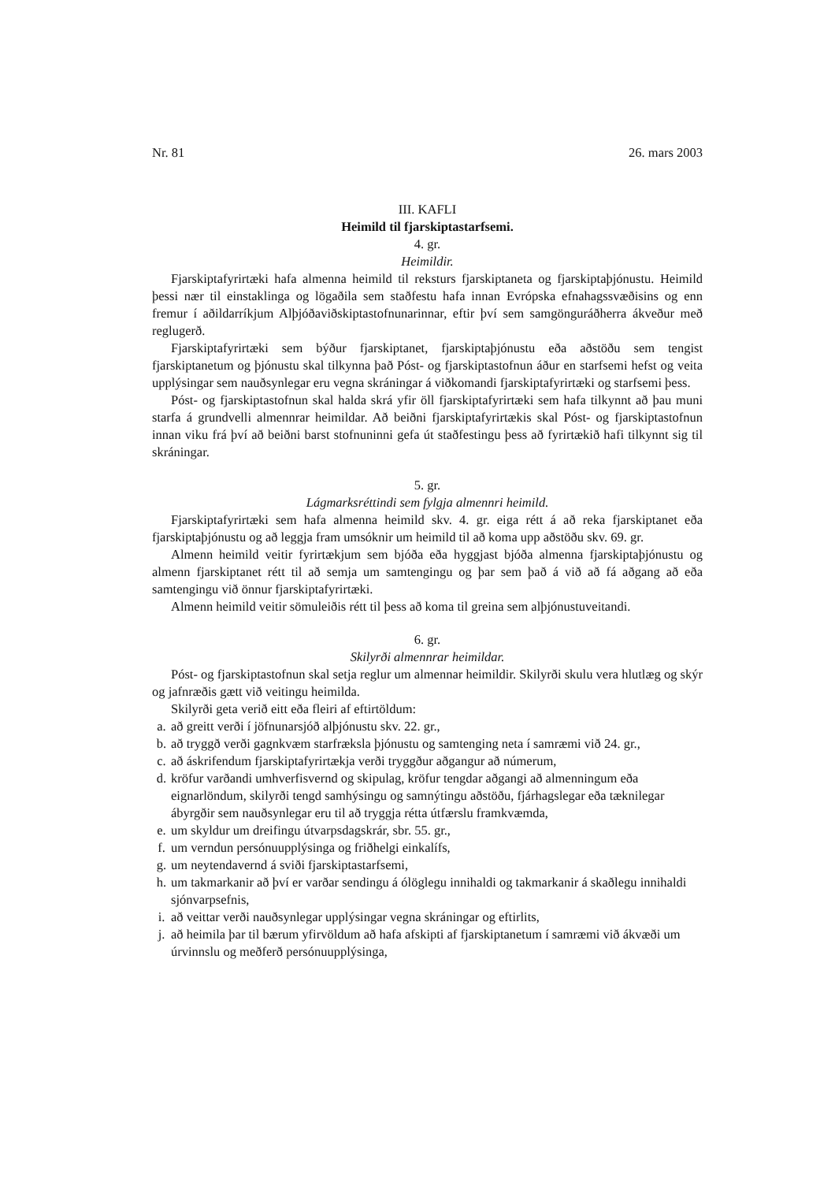Nr. 81 26. mars 2003
III. KAFLI
Heimild til fjarskiptastarfsemi.
4. gr.
Heimildir.
Fjarskiptafyrirtæki hafa almenna heimild til reksturs fjarskiptaneta og fjarskiptaþjónustu. Heimild þessi nær til einstaklinga og lögaðila sem staðfestu hafa innan Evrópska efnahagssvæðisins og enn fremur í aðildarríkjum Alþjóðaviðskiptastofnunarinnar, eftir því sem samgönguráðherra ákveður með reglugerð.
Fjarskiptafyrirtæki sem býður fjarskiptanet, fjarskiptaþjónustu eða aðstöðu sem tengist fjarskiptanetum og þjónustu skal tilkynna það Póst- og fjarskiptastofnun áður en starfsemi hefst og veita upplýsingar sem nauðsynlegar eru vegna skráningar á viðkomandi fjarskiptafyrirtæki og starfsemi þess.
Póst- og fjarskiptastofnun skal halda skrá yfir öll fjarskiptafyrirtæki sem hafa tilkynnt að þau muni starfa á grundvelli almennrar heimildar. Að beiðni fjarskiptafyrirtækis skal Póst- og fjarskiptastofnun innan viku frá því að beiðni barst stofnuninni gefa út staðfestingu þess að fyrirtækið hafi tilkynnt sig til skráningar.
5. gr.
Lágmarksréttindi sem fylgja almennri heimild.
Fjarskiptafyrirtæki sem hafa almenna heimild skv. 4. gr. eiga rétt á að reka fjarskiptanet eða fjarskiptaþjónustu og að leggja fram umsóknir um heimild til að koma upp aðstöðu skv. 69. gr.
Almenn heimild veitir fyrirtækjum sem bjóða eða hyggjast bjóða almenna fjarskiptaþjónustu og almenn fjarskiptanet rétt til að semja um samtengingu og þar sem það á við að fá aðgang að eða samtengingu við önnur fjarskiptafyrirtæki.
Almenn heimild veitir sömuleiðis rétt til þess að koma til greina sem alþjónustuveitandi.
6. gr.
Skilyrði almennrar heimildar.
Póst- og fjarskiptastofnun skal setja reglur um almennar heimildir. Skilyrði skulu vera hlutlæg og skýr og jafnræðis gætt við veitingu heimilda.
Skilyrði geta verið eitt eða fleiri af eftirtöldum:
a. að greitt verði í jöfnunarsjóð alþjónustu skv. 22. gr.,
b. að tryggð verði gagnkvæm starfræksla þjónustu og samtenging neta í samræmi við 24. gr.,
c. að áskrifendum fjarskiptafyrirtækja verði tryggður aðgangur að númerum,
d. kröfur varðandi umhverfisvernd og skipulag, kröfur tengdar aðgangi að almenningum eða eignarlöndum, skilyrði tengd samhýsingu og samnýtingu aðstöðu, fjárhagslegar eða tæknilegar ábyrgðir sem nauðsynlegar eru til að tryggja rétta útfærslu framkvæmda,
e. um skyldur um dreifingu útvarpsdagskrár, sbr. 55. gr.,
f. um verndun persónuupplýsinga og friðhelgi einkalífs,
g. um neytendavernd á sviði fjarskiptastarfsemi,
h. um takmarkanir að því er varðar sendingu á ólöglegu innihaldi og takmarkanir á skaðlegu innihaldi sjónvarpsefnis,
i. að veittar verði nauðsynlegar upplýsingar vegna skráningar og eftirlits,
j. að heimila þar til bærum yfirvöldum að hafa afskipti af fjarskiptanetum í samræmi við ákvæði um úrvinnslu og meðferð persónuupplýsinga,